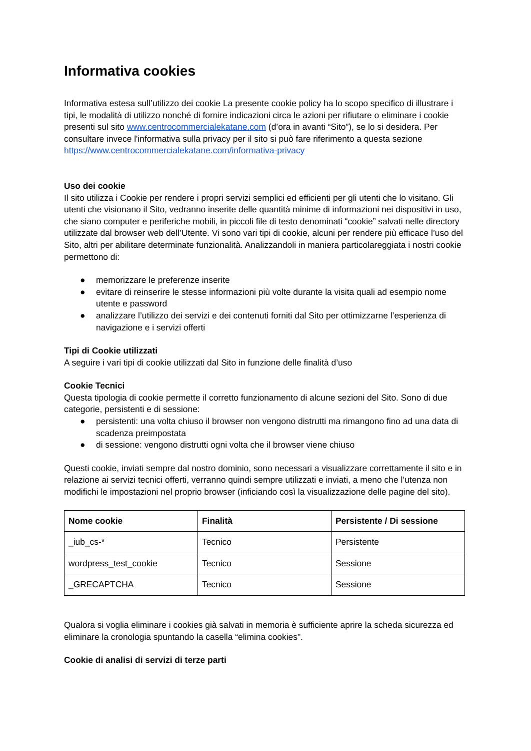Informativa cookies
Informativa estesa sull’utilizzo dei cookie La presente cookie policy ha lo scopo specifico di illustrare i tipi, le modalità di utilizzo nonché di fornire indicazioni circa le azioni per rifiutare o eliminare i cookie presenti sul sito www.centrocommercialekatane.com (d’ora in avanti “Sito”), se lo si desidera. Per consultare invece l'informativa sulla privacy per il sito si può fare riferimento a questa sezione https://www.centrocommercialekatane.com/informativa-privacy
Uso dei cookie
Il sito utilizza i Cookie per rendere i propri servizi semplici ed efficienti per gli utenti che lo visitano. Gli utenti che visionano il Sito, vedranno inserite delle quantità minime di informazioni nei dispositivi in uso, che siano computer e periferiche mobili, in piccoli file di testo denominati “cookie” salvati nelle directory utilizzate dal browser web dell’Utente. Vi sono vari tipi di cookie, alcuni per rendere più efficace l’uso del Sito, altri per abilitare determinate funzionalità. Analizzandoli in maniera particolareggiata i nostri cookie permettono di:
● memorizzare le preferenze inserite
● evitare di reinserire le stesse informazioni più volte durante la visita quali ad esempio nome utente e password
● analizzare l’utilizzo dei servizi e dei contenuti forniti dal Sito per ottimizzarne l’esperienza di navigazione e i servizi offerti
Tipi di Cookie utilizzati
A seguire i vari tipi di cookie utilizzati dal Sito in funzione delle finalità d’uso
Cookie Tecnici
Questa tipologia di cookie permette il corretto funzionamento di alcune sezioni del Sito. Sono di due categorie, persistenti e di sessione:
● persistenti: una volta chiuso il browser non vengono distrutti ma rimangono fino ad una data di scadenza preimpostata
● di sessione: vengono distrutti ogni volta che il browser viene chiuso
Questi cookie, inviati sempre dal nostro dominio, sono necessari a visualizzare correttamente il sito e in relazione ai servizi tecnici offerti, verranno quindi sempre utilizzati e inviati, a meno che l’utenza non modifichi le impostazioni nel proprio browser (inficiando così la visualizzazione delle pagine del sito).
| Nome cookie | Finalità | Persistente / Di sessione |
| --- | --- | --- |
| _iub_cs-* | Tecnico | Persistente |
| wordpress_test_cookie | Tecnico | Sessione |
| _GRECAPTCHA | Tecnico | Sessione |
Qualora si voglia eliminare i cookies già salvati in memoria è sufficiente aprire la scheda sicurezza ed eliminare la cronologia spuntando la casella “elimina cookies".
Cookie di analisi di servizi di terze parti